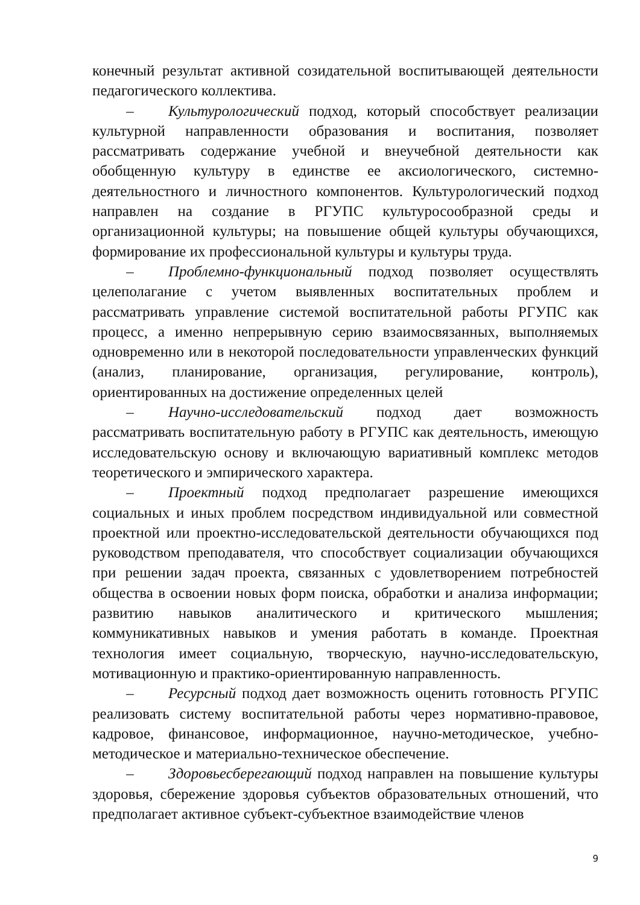конечный результат активной созидательной воспитывающей деятельности педагогического коллектива.
– Культурологический подход, который способствует реализации культурной направленности образования и воспитания, позволяет рассматривать содержание учебной и внеучебной деятельности как обобщенную культуру в единстве ее аксиологического, системно-деятельностного и личностного компонентов. Культурологический подход направлен на создание в РГУПС культуросообразной среды и организационной культуры; на повышение общей культуры обучающихся, формирование их профессиональной культуры и культуры труда.
– Проблемно-функциональный подход позволяет осуществлять целеполагание с учетом выявленных воспитательных проблем и рассматривать управление системой воспитательной работы РГУПС как процесс, а именно непрерывную серию взаимосвязанных, выполняемых одновременно или в некоторой последовательности управленческих функций (анализ, планирование, организация, регулирование, контроль), ориентированных на достижение определенных целей
– Научно-исследовательский подход дает возможность рассматривать воспитательную работу в РГУПС как деятельность, имеющую исследовательскую основу и включающую вариативный комплекс методов теоретического и эмпирического характера.
– Проектный подход предполагает разрешение имеющихся социальных и иных проблем посредством индивидуальной или совместной проектной или проектно-исследовательской деятельности обучающихся под руководством преподавателя, что способствует социализации обучающихся при решении задач проекта, связанных с удовлетворением потребностей общества в освоении новых форм поиска, обработки и анализа информации; развитию навыков аналитического и критического мышления; коммуникативных навыков и умения работать в команде. Проектная технология имеет социальную, творческую, научно-исследовательскую, мотивационную и практико-ориентированную направленность.
– Ресурсный подход дает возможность оценить готовность РГУПС реализовать систему воспитательной работы через нормативно-правовое, кадровое, финансовое, информационное, научно-методическое, учебно-методическое и материально-техническое обеспечение.
– Здоровьесберегающий подход направлен на повышение культуры здоровья, сбережение здоровья субъектов образовательных отношений, что предполагает активное субъект-субъектное взаимодействие членов
9